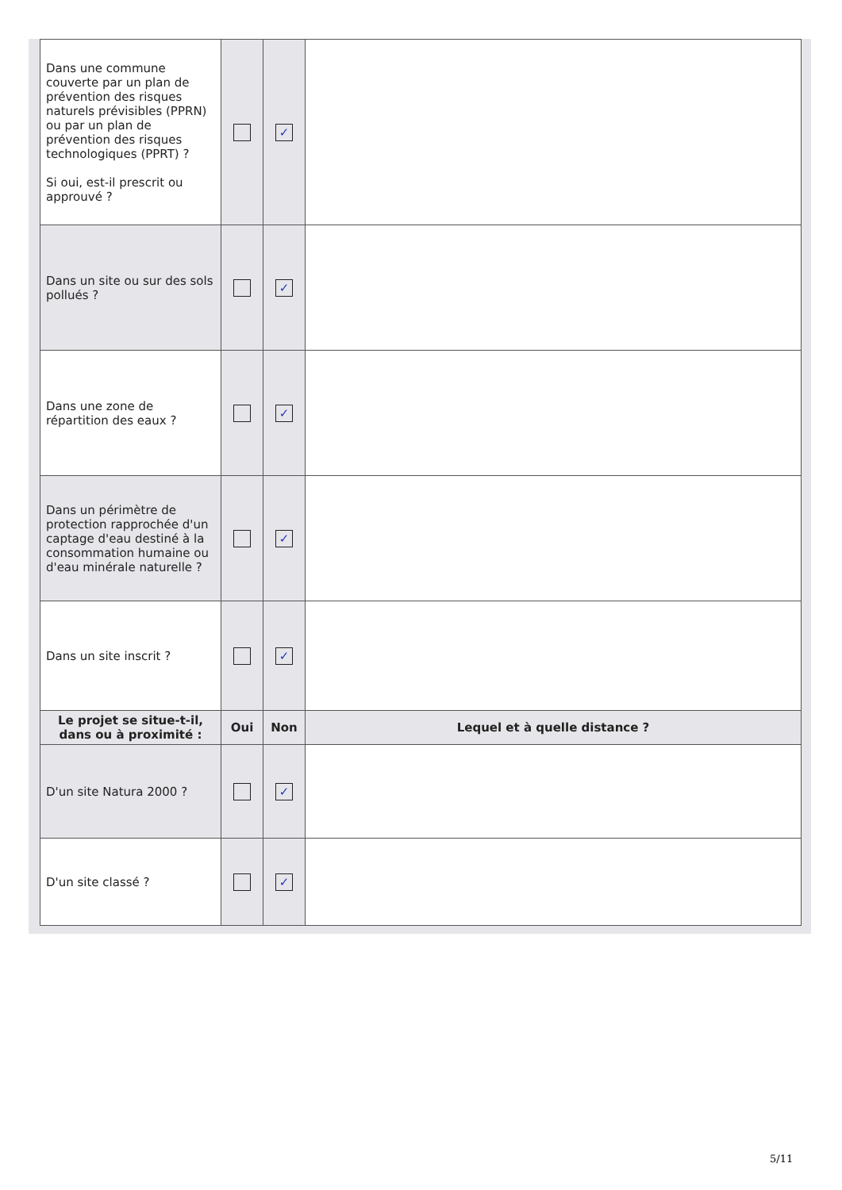| Dans une commune couverte par un plan de prévention des risques naturels prévisibles (PPRN) ou par un plan de prévention des risques technologiques (PPRT) ? Si oui, est-il prescrit ou approuvé ? | | ✓ | |
| Dans un site ou sur des sols pollués ? | | ✓ | |
| Dans une zone de répartition des eaux ? | | ✓ | |
| Dans un périmètre de protection rapprochée d'un captage d'eau destiné à la consommation humaine ou d'eau minérale naturelle ? | | ✓ | |
| Dans un site inscrit ? | | ✓ | |
| Le projet se situe-t-il, dans ou à proximité : | Oui | Non | Lequel et à quelle distance ? |
| D'un site Natura 2000 ? | | ✓ | |
| D'un site classé ? | | ✓ | |
5/11